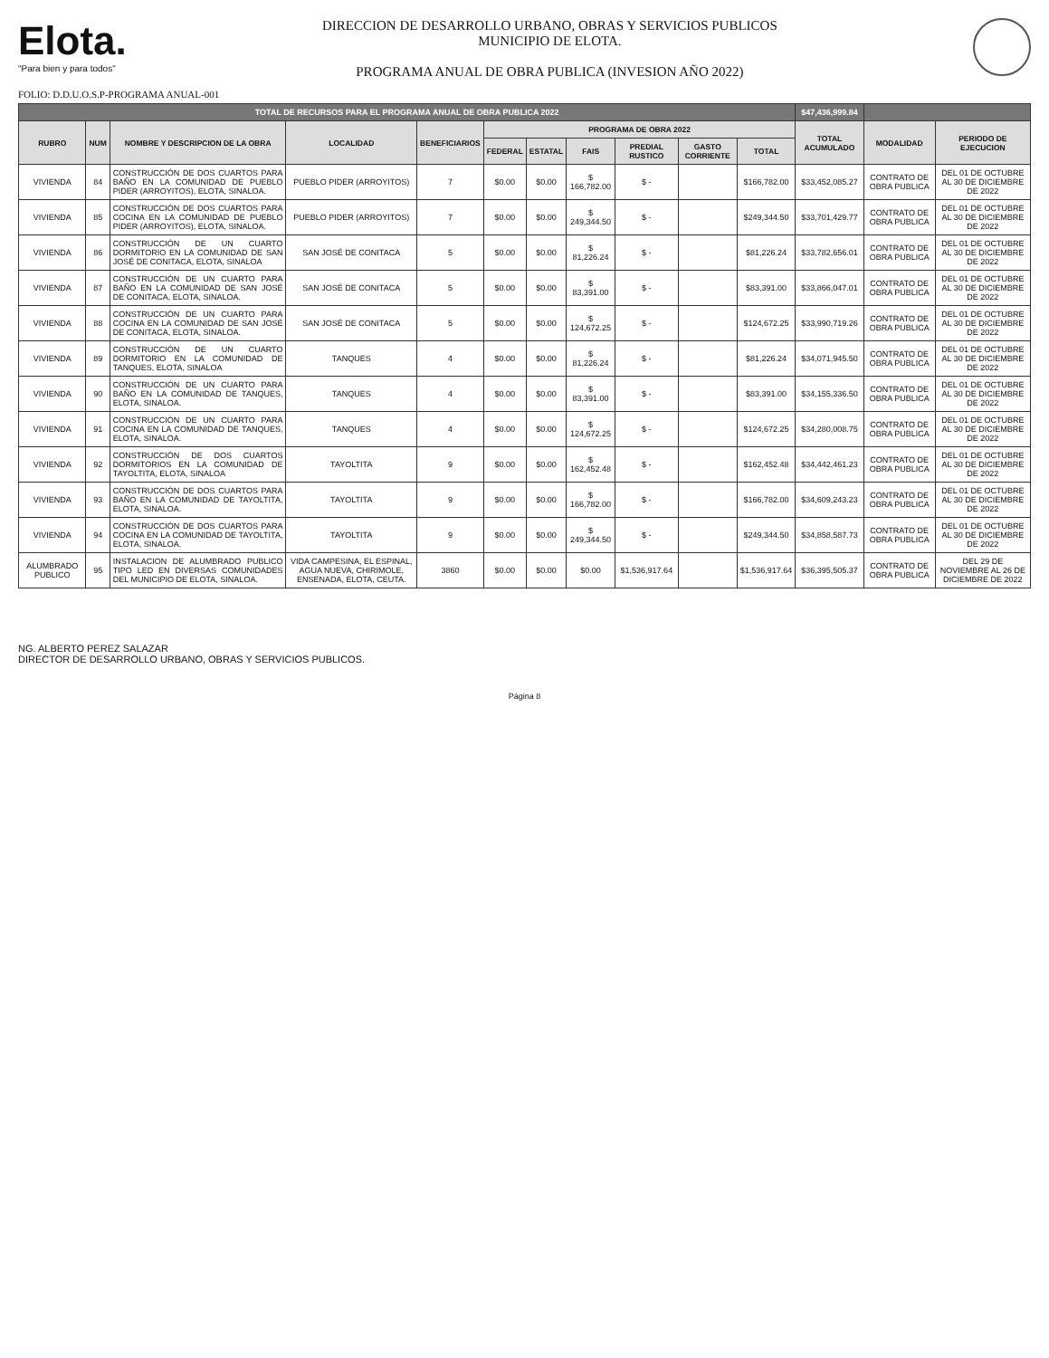Elota.
"Para bien y para todos"
DIRECCION DE DESARROLLO URBANO, OBRAS Y SERVICIOS PUBLICOS
MUNICIPIO DE ELOTA.
PROGRAMA ANUAL DE OBRA PUBLICA (INVESION AÑO 2022)
FOLIO: D.D.U.O.S.P-PROGRAMA ANUAL-001
| TOTAL DE RECURSOS PARA EL PROGRAMA ANUAL DE OBRA PUBLICA 2022 | | | | | | | | | | | $47,436,999.84 | | |
| RUBRO | NUM | NOMBRE Y DESCRIPCION DE LA OBRA | LOCALIDAD | BENEFICIARIOS | PROGRAMA DE OBRA 2022 | | | | | | TOTAL ACUMULADO | MODALIDAD | PERIODO DE EJECUCION |
| | | | | | FEDERAL | ESTATAL | FAIS | PREDIAL RUSTICO | GASTO CORRIENTE | TOTAL | | | |
| VIVIENDA | 84 | CONSTRUCCIÓN DE DOS CUARTOS PARA BAÑO EN LA COMUNIDAD DE PUEBLO PIDER (ARROYITOS), ELOTA, SINALOA. | PUEBLO PIDER (ARROYITOS) | 7 | $0.00 | $0.00 | $ 166,782.00 | $ - | | $166,782.00 | $33,452,085.27 | CONTRATO DE OBRA PUBLICA | DEL 01 DE OCTUBRE AL 30 DE DICIEMBRE DE 2022 |
| VIVIENDA | 85 | CONSTRUCCIÓN DE DOS CUARTOS PARA COCINA EN LA COMUNIDAD DE PUEBLO PIDER (ARROYITOS), ELOTA, SINALOA. | PUEBLO PIDER (ARROYITOS) | 7 | $0.00 | $0.00 | $ 249,344.50 | $ - | | $249,344.50 | $33,701,429.77 | CONTRATO DE OBRA PUBLICA | DEL 01 DE OCTUBRE AL 30 DE DICIEMBRE DE 2022 |
| VIVIENDA | 86 | CONSTRUCCIÓN DE UN CUARTO DORMITORIO EN LA COMUNIDAD DE SAN JOSÉ DE CONITACA, ELOTA, SINALOA | SAN JOSÉ DE CONITACA | 5 | $0.00 | $0.00 | $ 81,226.24 | $ - | | $81,226.24 | $33,782,656.01 | CONTRATO DE OBRA PUBLICA | DEL 01 DE OCTUBRE AL 30 DE DICIEMBRE DE 2022 |
| VIVIENDA | 87 | CONSTRUCCIÓN DE UN CUARTO PARA BAÑO EN LA COMUNIDAD DE SAN JOSÉ DE CONITACA, ELOTA, SINALOA. | SAN JOSÉ DE CONITACA | 5 | $0.00 | $0.00 | $ 83,391.00 | $ - | | $83,391.00 | $33,866,047.01 | CONTRATO DE OBRA PUBLICA | DEL 01 DE OCTUBRE AL 30 DE DICIEMBRE DE 2022 |
| VIVIENDA | 88 | CONSTRUCCIÓN DE UN CUARTO PARA COCINA EN LA COMUNIDAD DE SAN JOSÉ DE CONITACA, ELOTA, SINALOA. | SAN JOSÉ DE CONITACA | 5 | $0.00 | $0.00 | $ 124,672.25 | $ - | | $124,672.25 | $33,990,719.26 | CONTRATO DE OBRA PUBLICA | DEL 01 DE OCTUBRE AL 30 DE DICIEMBRE DE 2022 |
| VIVIENDA | 89 | CONSTRUCCIÓN DE UN CUARTO DORMITORIO EN LA COMUNIDAD DE TANQUES, ELOTA, SINALOA | TANQUES | 4 | $0.00 | $0.00 | $ 81,226.24 | $ - | | $81,226.24 | $34,071,945.50 | CONTRATO DE OBRA PUBLICA | DEL 01 DE OCTUBRE AL 30 DE DICIEMBRE DE 2022 |
| VIVIENDA | 90 | CONSTRUCCIÓN DE UN CUARTO PARA BAÑO EN LA COMUNIDAD DE TANQUES, ELOTA, SINALOA. | TANQUES | 4 | $0.00 | $0.00 | $ 83,391.00 | $ - | | $83,391.00 | $34,155,336.50 | CONTRATO DE OBRA PUBLICA | DEL 01 DE OCTUBRE AL 30 DE DICIEMBRE DE 2022 |
| VIVIENDA | 91 | CONSTRUCCIÓN DE UN CUARTO PARA COCINA EN LA COMUNIDAD DE TANQUES, ELOTA, SINALOA. | TANQUES | 4 | $0.00 | $0.00 | $ 124,672.25 | $ - | | $124,672.25 | $34,280,008.75 | CONTRATO DE OBRA PUBLICA | DEL 01 DE OCTUBRE AL 30 DE DICIEMBRE DE 2022 |
| VIVIENDA | 92 | CONSTRUCCIÓN DE DOS CUARTOS DORMITORIOS EN LA COMUNIDAD DE TAYOLTITA, ELOTA, SINALOA | TAYOLTITA | 9 | $0.00 | $0.00 | $ 162,452.48 | $ - | | $162,452.48 | $34,442,461.23 | CONTRATO DE OBRA PUBLICA | DEL 01 DE OCTUBRE AL 30 DE DICIEMBRE DE 2022 |
| VIVIENDA | 93 | CONSTRUCCIÓN DE DOS CUARTOS PARA BAÑO EN LA COMUNIDAD DE TAYOLTITA, ELOTA, SINALOA. | TAYOLTITA | 9 | $0.00 | $0.00 | $ 166,782.00 | $ - | | $166,782.00 | $34,609,243.23 | CONTRATO DE OBRA PUBLICA | DEL 01 DE OCTUBRE AL 30 DE DICIEMBRE DE 2022 |
| VIVIENDA | 94 | CONSTRUCCIÓN DE DOS CUARTOS PARA COCINA EN LA COMUNIDAD DE TAYOLTITA, ELOTA, SINALOA. | TAYOLTITA | 9 | $0.00 | $0.00 | $ 249,344.50 | $ - | | $249,344.50 | $34,858,587.73 | CONTRATO DE OBRA PUBLICA | DEL 01 DE OCTUBRE AL 30 DE DICIEMBRE DE 2022 |
| ALUMBRADO PUBLICO | 95 | INSTALACION DE ALUMBRADO PUBLICO TIPO LED EN DIVERSAS COMUNIDADES DEL MUNICIPIO DE ELOTA, SINALOA. | VIDA CAMPESINA, EL ESPINAL, AGUA NUEVA, CHIRIMOLE, ENSENADA, ELOTA, CEUTA. | 3860 | $0.00 | $0.00 | $0.00 | $1,536,917.64 | | $1,536,917.64 | $36,395,505.37 | CONTRATO DE OBRA PUBLICA | DEL 29 DE NOVIEMBRE AL 26 DE DICIEMBRE DE 2022 |
NG. ALBERTO PEREZ SALAZAR
DIRECTOR DE DESARROLLO URBANO, OBRAS Y SERVICIOS PUBLICOS.
Página 8